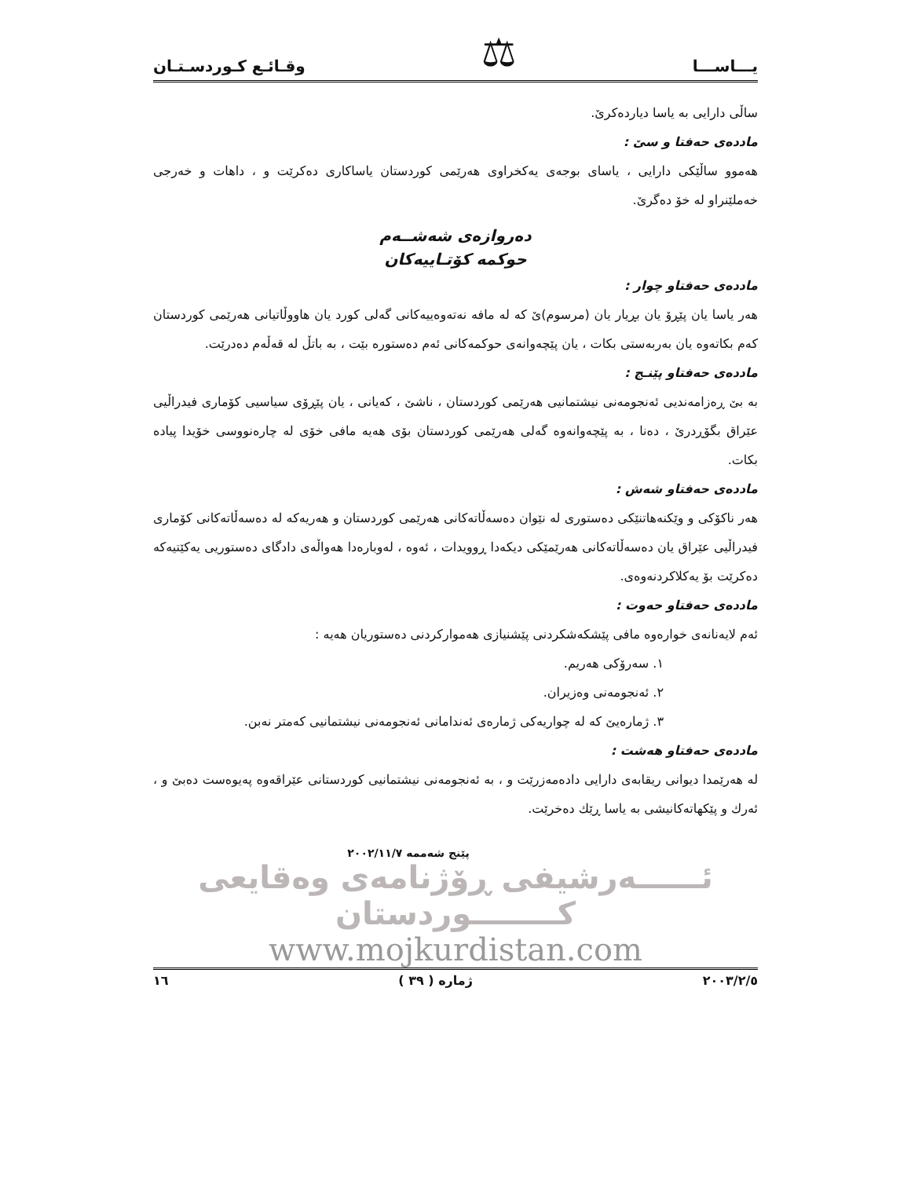یـــاســـا ⚖ وقـائـع كـوردسـتـان
ساڵی دارایی بە یاسا دیاردەكرێ.
ماددەی حەفتا و سێ :
هەموو ساڵێكی دارایی ، یاسای بوجەی یەكخراوی هەرێمی كوردستان یاساكاری دەكرێت و ، داهات و خەرجی خەملێنراو لە خۆ دەگرێ.
دەروازەی شەشــەم
حوكمە كۆتـاییەكان
ماددەی حەفتاو چوار :
هەر یاسا یان پێڕۆ یان بڕیار یان (مرسوم)ێ كە لە مافە نەتەوەییەكانی گەلی كورد یان هاووڵاتیانی هەرێمی كوردستان كەم بكاتەوە یان بەربەستی بكات ، یان پێچەوانەی حوكمەكانی ئەم دەستورە بێت ، بە باتڵ لە قەڵەم دەدرێت.
ماددەی حەفتاو پێنـج :
بە بێ ڕەزامەندیی ئەنجومەنی نیشتمانیی هەرێمی كوردستان ، ناشێ ، كەیانی ، یان پێڕۆی سیاسیی كۆماری فیدراڵیی عێراق بگۆڕدرێ ، دەنا ، بە پێچەوانەوە گەلی هەرێمی كوردستان بۆی هەیە مافی خۆی لە چارەنووسی خۆیدا پیادە بكات.
ماددەی حەفتاو شەش :
هەر ناكۆكی و وێكنەهاتنێكی دەستوری لە نێوان دەسەڵاتەكانی هەرێمی كوردستان و هەریەكە لە دەسەڵاتەكانی كۆماری فیدراڵیی عێراق یان دەسەڵاتەكانی هەرێمێكی دیكەدا ڕوویدات ، ئەوە ، لەوبارەدا هەواڵەی دادگای دەستوریی یەكێتیەكە دەكرێت بۆ یەكلاكردنەوەی.
ماددەی حەفتاو حەوت :
ئەم لایەنانەی خوارەوە مافی پێشكەشكردنی پێشنیازی هەمواركردنی دەستوریان هەیە :
١. سەرۆكی هەریم.
٢. ئەنجومەنی وەزیران.
٣. ژمارەیێ كە لە چواریەكی ژمارەی ئەندامانی ئەنجومەنی نیشتمانیی كەمتر نەبن.
ماددەی حەفتاو هەشت :
لە هەرێمدا دیوانی ریقابەی دارایی دادەمەزرێت و ، بە ئەنجومەنی نیشتمانیی كوردستانی عێراقەوە پەیوەست دەبێ و ، ئەرك و پێكهاتەكانیشی بە یاسا ڕێك دەخرێت.
پێنج شەممە ٢٠٠٢/١١/٧
ئــــــەرشیفی ڕۆژنامەی وەقایعی كــــــــوردستان
www.mojkurdistan.com
٢٠٠٣/٢/٥ ژمارە ( ٣٩ ) ١٦